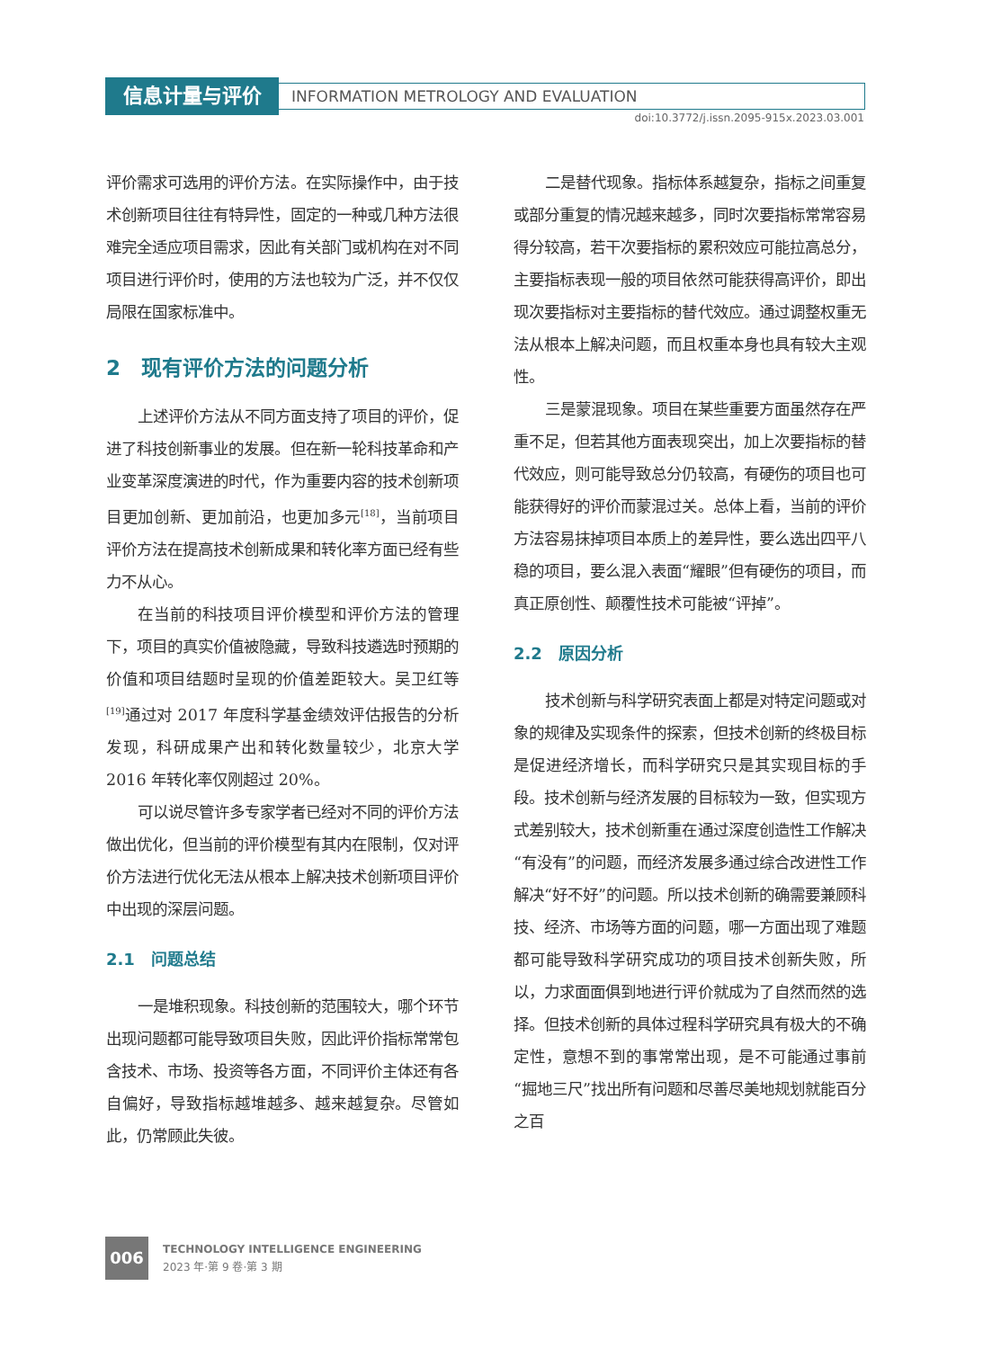信息计量与评价
INFORMATION METROLOGY AND EVALUATION
doi:10.3772/j.issn.2095-915x.2023.03.001
评价需求可选用的评价方法。在实际操作中，由于技术创新项目往往有特异性，固定的一种或几种方法很难完全适应项目需求，因此有关部门或机构在对不同项目进行评价时，使用的方法也较为广泛，并不仅仅局限在国家标准中。
2　现有评价方法的问题分析
上述评价方法从不同方面支持了项目的评价，促进了科技创新事业的发展。但在新一轮科技革命和产业变革深度演进的时代，作为重要内容的技术创新项目更加创新、更加前沿，也更加多元<sup>[18]</sup>，当前项目评价方法在提高技术创新成果和转化率方面已经有些力不从心。
在当前的科技项目评价模型和评价方法的管理下，项目的真实价值被隐藏，导致科技遴选时预期的价值和项目结题时呈现的价值差距较大。吴卫红等<sup>[19]</sup>通过对 2017 年度科学基金绩效评估报告的分析发现，科研成果产出和转化数量较少，北京大学 2016 年转化率仅刚超过 20%。
可以说尽管许多专家学者已经对不同的评价方法做出优化，但当前的评价模型有其内在限制，仅对评价方法进行优化无法从根本上解决技术创新项目评价中出现的深层问题。
2.1　问题总结
一是堆积现象。科技创新的范围较大，哪个环节出现问题都可能导致项目失败，因此评价指标常常包含技术、市场、投资等各方面，不同评价主体还有各自偏好，导致指标越堆越多、越来越复杂。尽管如此，仍常顾此失彼。
二是替代现象。指标体系越复杂，指标之间重复或部分重复的情况越来越多，同时次要指标常常容易得分较高，若干次要指标的累积效应可能拉高总分，主要指标表现一般的项目依然可能获得高评价，即出现次要指标对主要指标的替代效应。通过调整权重无法从根本上解决问题，而且权重本身也具有较大主观性。
三是蒙混现象。项目在某些重要方面虽然存在严重不足，但若其他方面表现突出，加上次要指标的替代效应，则可能导致总分仍较高，有硬伤的项目也可能获得好的评价而蒙混过关。总体上看，当前的评价方法容易抹掉项目本质上的差异性，要么选出四平八稳的项目，要么混入表面“耀眼”但有硬伤的项目，而真正原创性、颠覆性技术可能被“评掉”。
2.2　原因分析
技术创新与科学研究表面上都是对特定问题或对象的规律及实现条件的探索，但技术创新的终极目标是促进经济增长，而科学研究只是其实现目标的手段。技术创新与经济发展的目标较为一致，但实现方式差别较大，技术创新重在通过深度创造性工作解决“有没有”的问题，而经济发展多通过综合改进性工作解决“好不好”的问题。所以技术创新的确需要兼顾科技、经济、市场等方面的问题，哪一方面出现了难题都可能导致科学研究成功的项目技术创新失败，所以，力求面面俱到地进行评价就成为了自然而然的选择。但技术创新的具体过程科学研究具有极大的不确定性，意想不到的事常常出现，是不可能通过事前“掘地三尺”找出所有问题和尽善尽美地规划就能百分之百
006
TECHNOLOGY INTELLIGENCE ENGINEERING
2023 年·第 9 卷·第 3 期